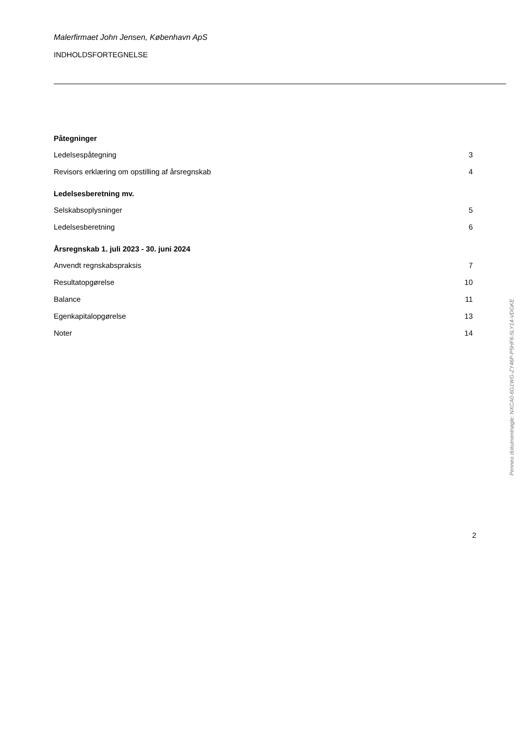Malerfirmaet John Jensen, København ApS
INDHOLDSFORTEGNELSE
Påtegninger
Ledelsespåtegning 3
Revisors erklæring om opstilling af årsregnskab 4
Ledelsesberetning mv.
Selskabsoplysninger 5
Ledelsesberetning 6
Årsregnskab 1. juli 2023 - 30. juni 2024
Anvendt regnskabspraksis 7
Resultatopgørelse 10
Balance 11
Egenkapitalopgørelse 13
Noter 14
2
Penneo dokumentnøgle: NXCA0-6G1WG-ZY46P-P5HF6-5LY14-VDGKE